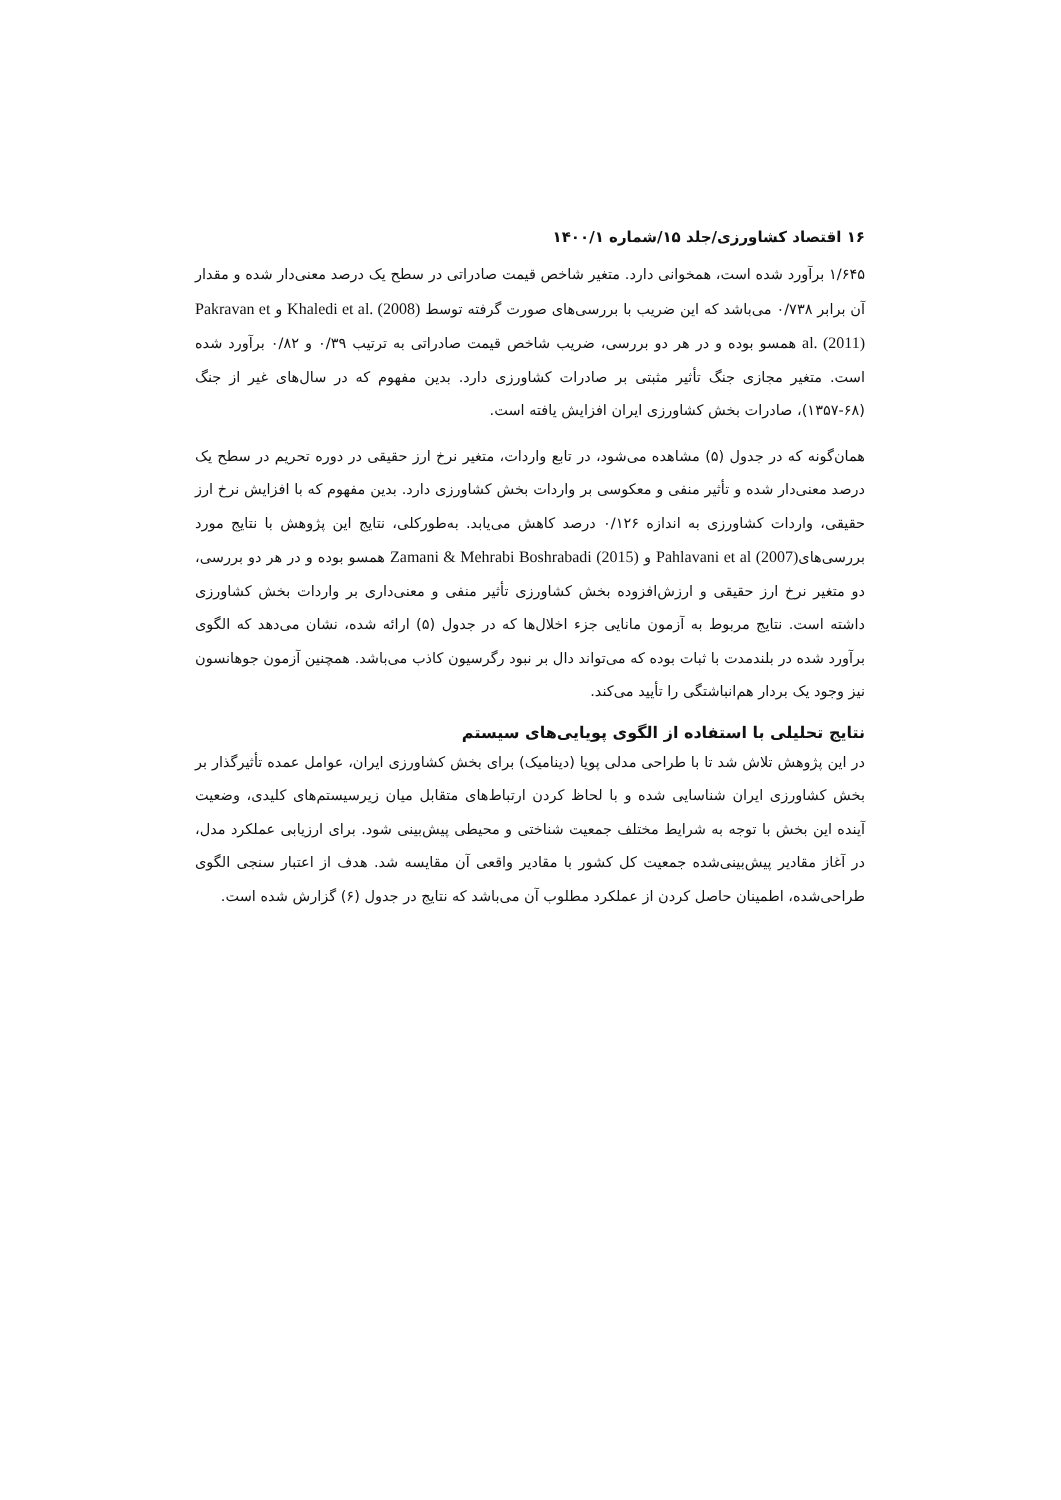۱۶ اقتصاد کشاورزی/جلد ۱۵/شماره ۱۴۰۰/۱
۱/۶۴۵ برآورد شده است، همخوانی دارد. متغیر شاخص قیمت صادراتی در سطح یک درصد معنی‌دار شده و مقدار آن برابر ۰/۷۳۸ می‌باشد که این ضریب با بررسی‌های صورت گرفته توسط Khaledi et al. (2008) و Pakravan et al. (2011) همسو بوده و در هر دو بررسی، ضریب شاخص قیمت صادراتی به ترتیب ۰/۳۹ و ۰/۸۲ برآورد شده است. متغیر مجازی جنگ تأثیر مثبتی بر صادرات کشاورزی دارد. بدین مفهوم که در سال‌های غیر از جنگ (۶۸-۱۳۵۷)، صادرات بخش کشاورزی ایران افزایش یافته است.
همان‌گونه که در جدول (۵) مشاهده می‌شود، در تابع واردات، متغیر نرخ ارز حقیقی در دوره تحریم در سطح یک درصد معنی‌دار شده و تأثیر منفی و معکوسی بر واردات بخش کشاورزی دارد. بدین مفهوم که با افزایش نرخ ارز حقیقی، واردات کشاورزی به اندازه ۰/۱۲۶ درصد کاهش می‌یابد. به‌طورکلی، نتایج این پژوهش با نتایج مورد بررسی‌هایPahlavani et al (2007) و Zamani & Mehrabi Boshrabadi (2015) همسو بوده و در هر دو بررسی، دو متغیر نرخ ارز حقیقی و ارزش‌افزوده بخش کشاورزی تأثیر منفی و معنی‌داری بر واردات بخش کشاورزی داشته است. نتایج مربوط به آزمون مانایی جزء اخلال‌ها که در جدول (۵) ارائه شده، نشان می‌دهد که الگوی برآورد شده در بلندمدت با ثبات بوده که می‌تواند دال بر نبود رگرسیون کاذب می‌باشد. همچنین آزمون جوهانسون نیز وجود یک بردار هم‌انباشتگی را تأیید می‌کند.
نتایج تحلیلی با استفاده از الگوی پویایی‌های سیستم
در این پژوهش تلاش شد تا با طراحی مدلی پویا (دینامیک) برای بخش کشاورزی ایران، عوامل عمده تأثیرگذار بر بخش کشاورزی ایران شناسایی شده و با لحاظ کردن ارتباط‌های متقابل میان زیرسیستم‌های کلیدی، وضعیت آینده این بخش با توجه به شرایط مختلف جمعیت شناختی و محیطی پیش‌بینی شود. برای ارزیابی عملکرد مدل، در آغاز مقادیر پیش‌بینی‌شده جمعیت کل کشور با مقادیر واقعی آن مقایسه شد. هدف از اعتبار سنجی الگوی طراحی‌شده، اطمینان حاصل کردن از عملکرد مطلوب آن می‌باشد که نتایج در جدول (۶) گزارش شده است.